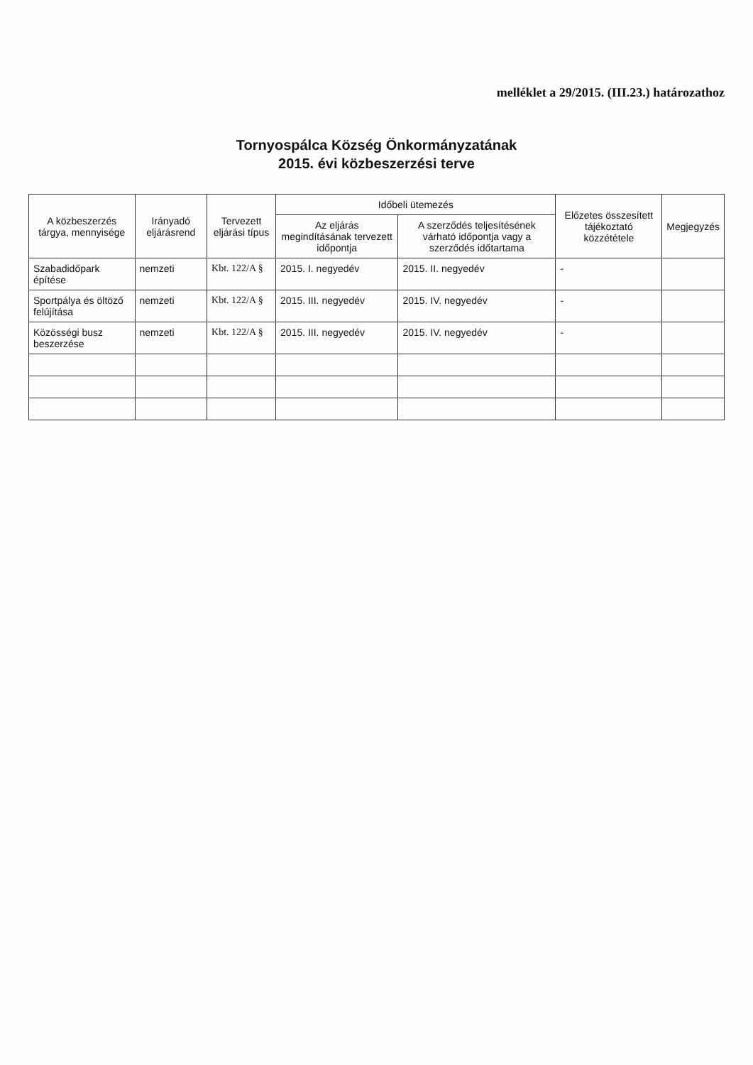melléklet a 29/2015. (III.23.) határozathoz
Tornyospálca Község Önkormányzatának
2015. évi közbeszerzési terve
| A közbeszerzés tárgya, mennyisége | Irányadó eljárásrend | Tervezett eljárási típus | Időbeli ütemezés | | Előzetes összesített tájékoztató közzététele | Megjegyzés |
| --- | --- | --- | --- | --- | --- | --- |
| | | | Az eljárás megindításának tervezett időpontja | A szerződés teljesítésének várható időpontja vagy a szerződés időtartama | | |
| Szabadidőpark építése | nemzeti | Kbt. 122/A § | 2015. I. negyedév | 2015. II. negyedév | - | |
| Sportpálya és öltöző felújítása | nemzeti | Kbt. 122/A § | 2015. III. negyedév | 2015. IV. negyedév | - | |
| Közösségi busz beszerzése | nemzeti | Kbt. 122/A § | 2015. III. negyedév | 2015. IV. negyedév | - | |